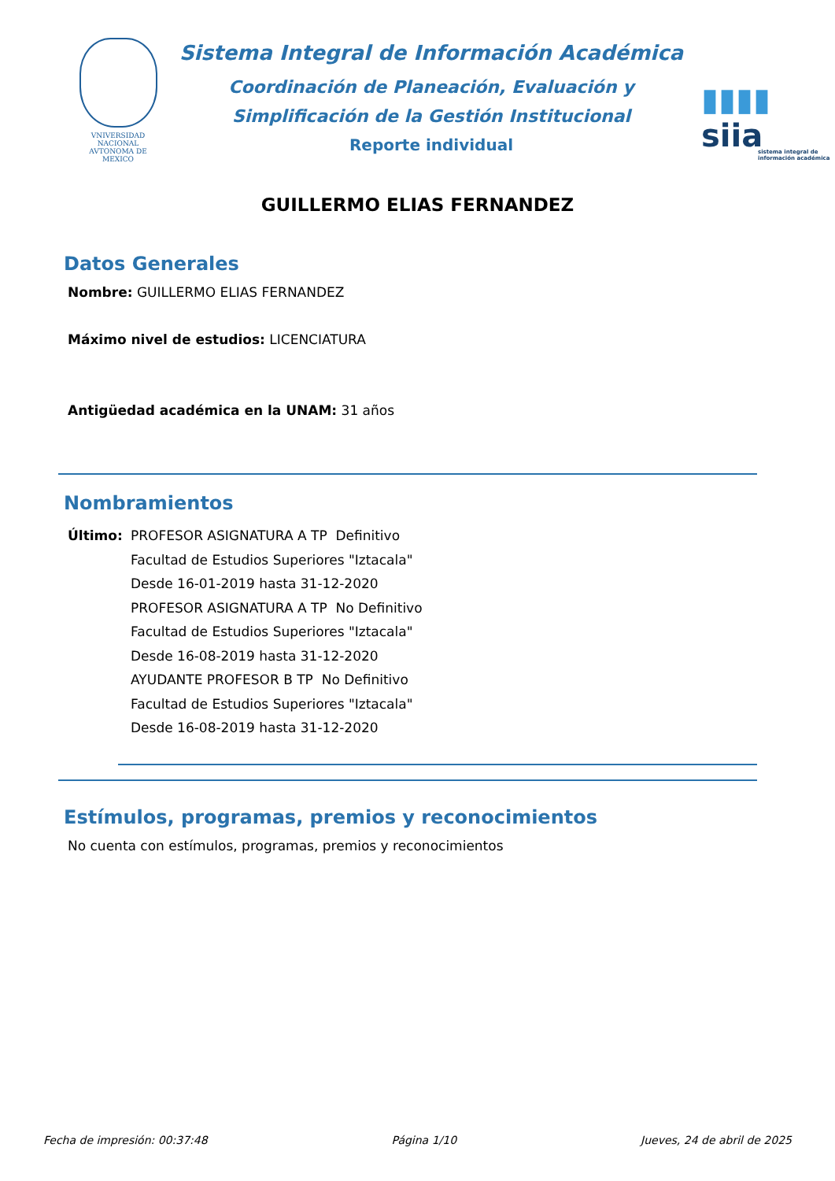VNIVERSIDAD NACIONAL
AVTONOMA DE
MEXICO
Sistema Integral de Información Académica
Coordinación de Planeación, Evaluación y
Simplificación de la Gestión Institucional
Reporte individual
▮▮▮▮ siia
sistema integral de información académica
GUILLERMO ELIAS FERNANDEZ
Datos Generales
Nombre: GUILLERMO ELIAS FERNANDEZ
Máximo nivel de estudios: LICENCIATURA
Antigüedad académica en la UNAM: 31 años
Nombramientos
Último: PROFESOR ASIGNATURA A TP Definitivo
Facultad de Estudios Superiores "Iztacala"
Desde 16-01-2019 hasta 31-12-2020
PROFESOR ASIGNATURA A TP No Definitivo
Facultad de Estudios Superiores "Iztacala"
Desde 16-08-2019 hasta 31-12-2020
AYUDANTE PROFESOR B TP No Definitivo
Facultad de Estudios Superiores "Iztacala"
Desde 16-08-2019 hasta 31-12-2020
Estímulos, programas, premios y reconocimientos
No cuenta con estímulos, programas, premios y reconocimientos
Fecha de impresión: 00:37:48 Página 1/10 Jueves, 24 de abril de 2025